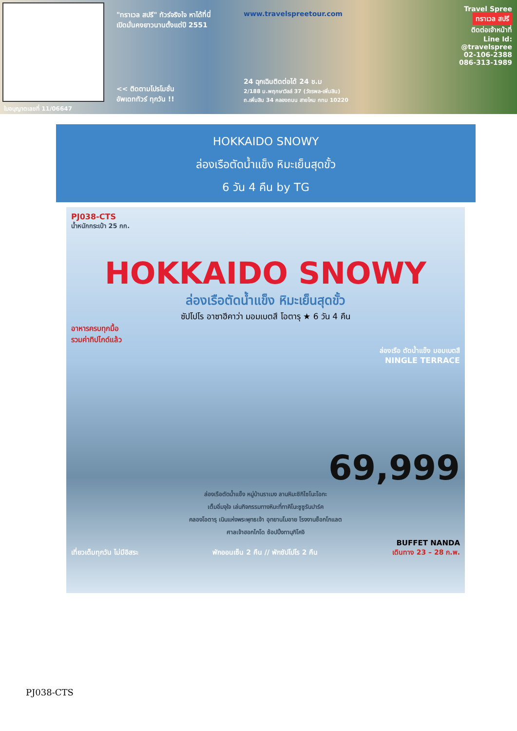ใบอนุญาตเลขที่ 11/06647
"ทราเวล สปรี" ทัวร์จริงใจ หาได้ที่นี่
เปิดมั่นคงยาวนานตั้งแต่ปี 2551
<< ติดตามโปรโมชั่น
อัพเดททัวร์ ทุกวัน !!
www.travelspreetour.com
24 ฉุกเฉินติดต่อได้ 24 ช.ม
2/188 ม.พฤกษาวิลล์ 37 (วัชรพล-เพิ่มสิน) ถ.เพิ่มสิน 34 คลองถนน สายไหม กทม 10220
Travel Spree
ทราเวล สปรี
ติดต่อเจ้าหน้าที่
Line Id:
@travelspree
02-106-2388
086-313-1989
HOKKAIDO SNOWY
ล่องเรือตัดน้ำแข็ง หิมะเย็นสุดขั้ว
6 วัน 4 คืน by TG
PJ038-CTS
น้ำหนักกระเป๋า 25 กก.
HOKKAIDO SNOWY
ล่องเรือตัดน้ำแข็ง หิมะเย็นสุดขั้ว
ซัปโปโร อาซาฮีคาว่า มอมเบตสึ โอตารุ ★ 6 วัน 4 คืน
อาหารครบทุกมื้อ
รวมค่าทิปไกด์แล้ว
ล่องเรือ ตัดน้ำแข็ง มอมเบตสึ
NINGLE TERRACE
69,999
ล่องเรือตัดน้ำแข็ง หมู่บ้านราเมง ลานหิมะชิกิไซโนะโอกะ
เต็มอิ่มจุใจ เล่นกิจกรรมทางหิมะที่ทาคิโนะซูซูรันปาร์ค
คลองโอตารุ เนินแห่งพระพุทธเจ้า อุทยานโมอาย โรงงานช็อกโกแลต
ศาลเจ้าฮอกไกโด ช้อปปิ้งทานุกิโคจิ
BUFFET NANDA
เที่ยวเต็มทุกวัน ไม่มีอิสระ พักออนเซ็น 2 คืน // พักซัปโปโร 2 คืน เดินทาง 23 – 28 ก.พ.
PJ038-CTS